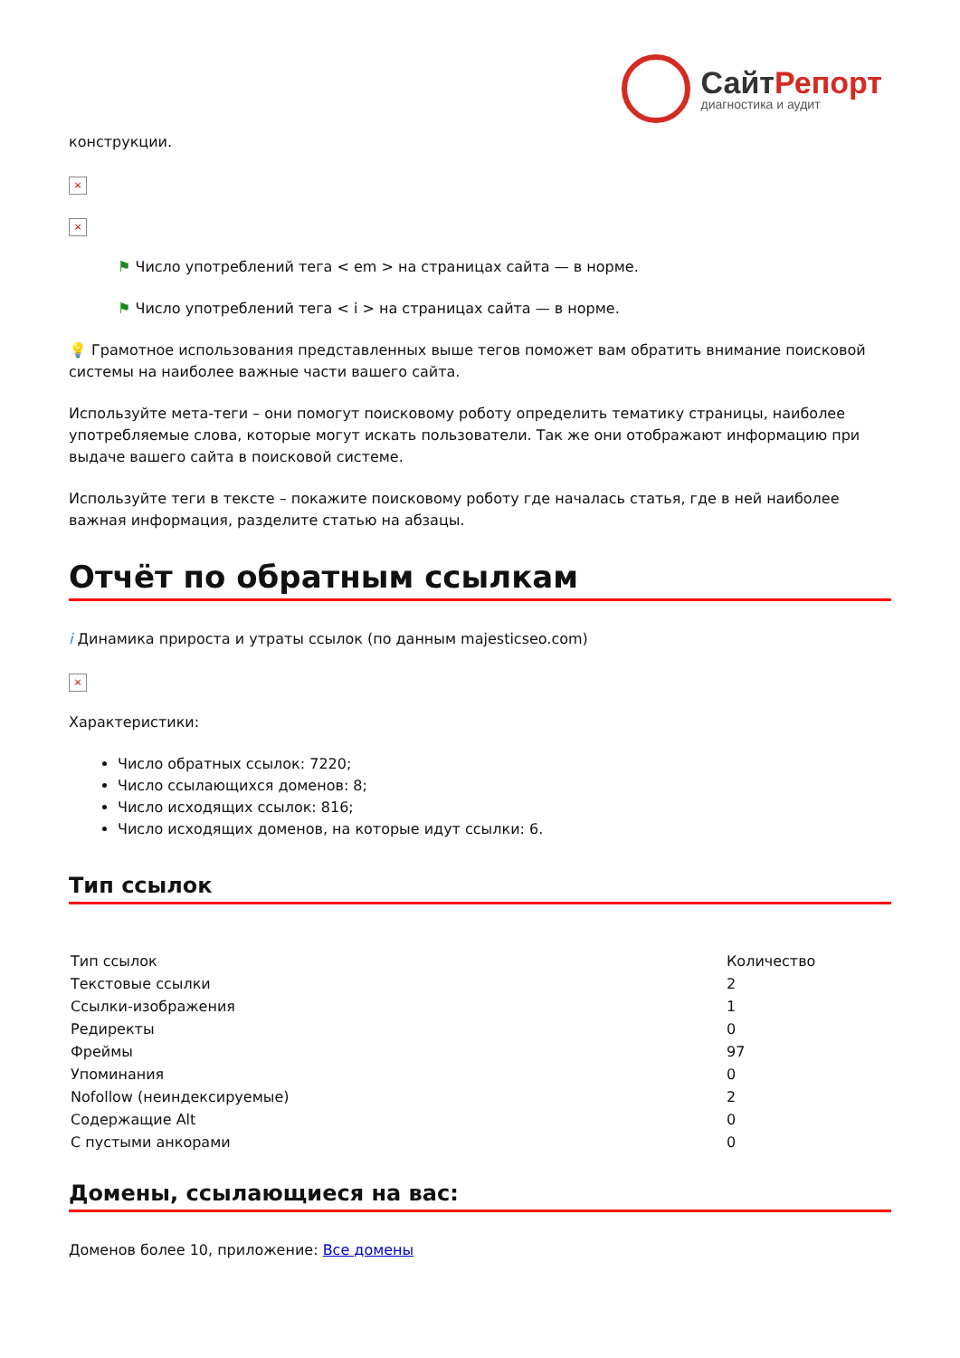СайтРепорт
диагностика и аудит
конструкции.
×
×
⚑ Число употреблений тега < em > на страницах сайта — в норме.
⚑ Число употреблений тега < i > на страницах сайта — в норме.
💡 Грамотное использования представленных выше тегов поможет вам обратить внимание поисковой системы на наиболее важные части вашего сайта.
Используйте мета-теги – они помогут поисковому роботу определить тематику страницы, наиболее употребляемые слова, которые могут искать пользователи. Так же они отображают информацию при выдаче вашего сайта в поисковой системе.
Используйте теги в тексте – покажите поисковому роботу где началась статья, где в ней наиболее важная информация, разделите статью на абзацы.
Отчёт по обратным ссылкам
i Динамика прироста и утраты ссылок (по данным majesticseo.com)
×
Характеристики:
Число обратных ссылок: 7220;
Число ссылающихся доменов: 8;
Число исходящих ссылок: 816;
Число исходящих доменов, на которые идут ссылки: 6.
Тип ссылок
| Тип ссылок | Количество |
| Текстовые ссылки | 2 |
| Ссылки-изображения | 1 |
| Редиректы | 0 |
| Фреймы | 97 |
| Упоминания | 0 |
| Nofollow (неиндексируемые) | 2 |
| Содержащие Alt | 0 |
| С пустыми анкорами | 0 |
Домены, ссылающиеся на вас:
Доменов более 10, приложение: Все домены